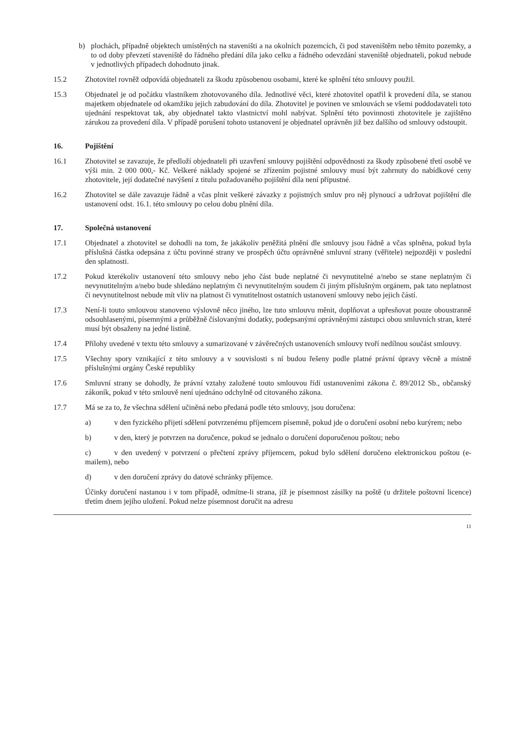b) plochách, případně objektech umístěných na staveništi a na okolních pozemcích, či pod staveništěm nebo těmito pozemky, a to od doby převzetí staveniště do řádného předání díla jako celku a řádného odevzdání staveniště objednateli, pokud nebude v jednotlivých případech dohodnuto jinak.
15.2 Zhotovitel rovněž odpovídá objednateli za škodu způsobenou osobami, které ke splnění této smlouvy použil.
15.3 Objednatel je od počátku vlastníkem zhotovovaného díla. Jednotlivé věci, které zhotovitel opatřil k provedení díla, se stanou majetkem objednatele od okamžiku jejich zabudování do díla. Zhotovitel je povinen ve smlouvách se všemi poddodavateli toto ujednání respektovat tak, aby objednatel takto vlastnictví mohl nabývat. Splnění této povinnosti zhotovitele je zajištěno zárukou za provedení díla. V případě porušení tohoto ustanovení je objednatel oprávněn již bez dalšího od smlouvy odstoupit.
16. Pojištění
16.1 Zhotovitel se zavazuje, že předloží objednateli při uzavření smlouvy pojištění odpovědnosti za škody způsobené třetí osobě ve výši min. 2 000 000,- Kč. Veškeré náklady spojené se zřízením pojistné smlouvy musí být zahrnuty do nabídkové ceny zhotovitele, její dodatečné navýšení z titulu požadovaného pojištění díla není přípustné.
16.2 Zhotovitel se dále zavazuje řádně a včas plnit veškeré závazky z pojistných smluv pro něj plynoucí a udržovat pojištění dle ustanovení odst. 16.1. této smlouvy po celou dobu plnění díla.
17. Společná ustanovení
17.1 Objednatel a zhotovitel se dohodli na tom, že jakákoliv peněžitá plnění dle smlouvy jsou řádně a včas splněna, pokud byla příslušná částka odepsána z účtu povinné strany ve prospěch účtu oprávněné smluvní strany (věřitele) nejpozději v poslední den splatnosti.
17.2 Pokud kterékoliv ustanovení této smlouvy nebo jeho část bude neplatné či nevynutitelné a/nebo se stane neplatným či nevynutitelným a/nebo bude shledáno neplatným či nevynutitelným soudem či jiným příslušným orgánem, pak tato neplatnost či nevynutitelnost nebude mít vliv na platnost či vynutitelnost ostatních ustanovení smlouvy nebo jejich částí.
17.3 Není-li touto smlouvou stanoveno výslovně něco jiného, lze tuto smlouvu měnit, doplňovat a upřesňovat pouze oboustranně odsouhlasenými, písemnými a průběžně číslovanými dodatky, podepsanými oprávněnými zástupci obou smluvních stran, které musí být obsaženy na jedné listině.
17.4 Přílohy uvedené v textu této smlouvy a sumarizované v závěrečných ustanoveních smlouvy tvoří nedílnou součást smlouvy.
17.5 Všechny spory vznikající z této smlouvy a v souvislosti s ní budou řešeny podle platné právní úpravy věcně a místně příslušnými orgány České republiky
17.6 Smluvní strany se dohodly, že právní vztahy založené touto smlouvou řídí ustanoveními zákona č. 89/2012 Sb., občanský zákoník, pokud v této smlouvě není ujednáno odchylně od citovaného zákona.
17.7 Má se za to, že všechna sdělení učiněná nebo předaná podle této smlouvy, jsou doručena:
a) v den fyzického přijetí sdělení potvrzenému příjemcem písemně, pokud jde o doručení osobní nebo kurýrem; nebo
b) v den, který je potvrzen na doručence, pokud se jednalo o doručení doporučenou poštou; nebo
c) v den uvedený v potvrzení o přečtení zprávy příjemcem, pokud bylo sdělení doručeno elektronickou poštou (e-mailem), nebo
d) v den doručení zprávy do datové schránky příjemce.
Účinky doručení nastanou i v tom případě, odmítne-li strana, jíž je písemnost zásilky na poště (u držitele poštovní licence) třetím dnem jejího uložení. Pokud nelze písemnost doručit na adresu
11